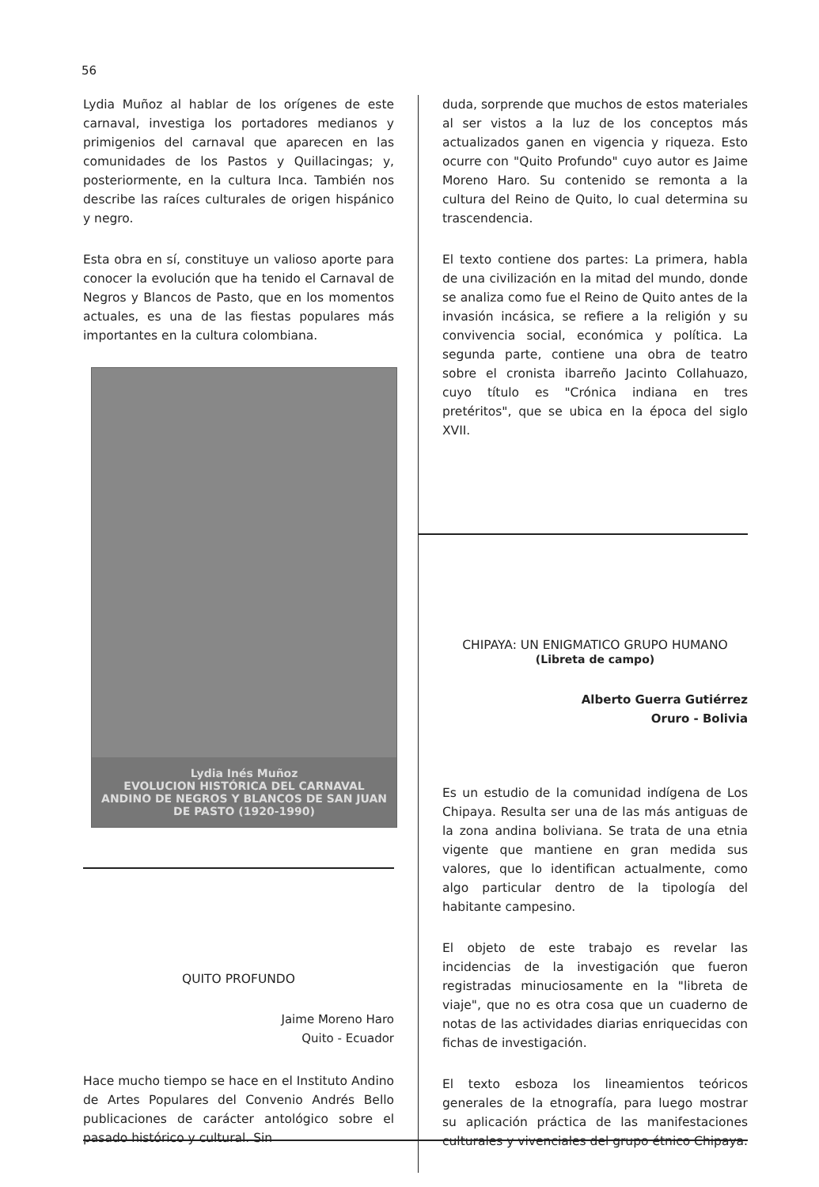56
Lydia Muñoz al hablar de los orígenes de este carnaval, investiga los portadores medianos y primigenios del carnaval que aparecen en las comunidades de los Pastos y Quillacingas; y, posteriormente, en la cultura Inca. También nos describe las raíces culturales de origen hispánico y negro.
Esta obra en sí, constituye un valioso aporte para conocer la evolución que ha tenido el Carnaval de Negros y Blancos de Pasto, que en los momentos actuales, es una de las fiestas populares más importantes en la cultura colombiana.
Lydia Inés Muñoz
EVOLUCION HISTÓRICA DEL CARNAVAL ANDINO DE NEGROS Y BLANCOS DE SAN JUAN DE PASTO (1920-1990)
QUITO PROFUNDO
Jaime Moreno Haro
Quito - Ecuador
Hace mucho tiempo se hace en el Instituto Andino de Artes Populares del Convenio Andrés Bello publicaciones de carácter antológico sobre el pasado histórico y cultural. Sin
duda, sorprende que muchos de estos materiales al ser vistos a la luz de los conceptos más actualizados ganen en vigencia y riqueza. Esto ocurre con "Quito Profundo" cuyo autor es Jaime Moreno Haro. Su contenido se remonta a la cultura del Reino de Quito, lo cual determina su trascendencia.
El texto contiene dos partes: La primera, habla de una civilización en la mitad del mundo, donde se analiza como fue el Reino de Quito antes de la invasión incásica, se refiere a la religión y su convivencia social, económica y política. La segunda parte, contiene una obra de teatro sobre el cronista ibarreño Jacinto Collahuazo, cuyo título es "Crónica indiana en tres pretéritos", que se ubica en la época del siglo XVII.
CHIPAYA: UN ENIGMATICO GRUPO HUMANO
(Libreta de campo)
Alberto Guerra Gutiérrez
Oruro - Bolivia
Es un estudio de la comunidad indígena de Los Chipaya. Resulta ser una de las más antiguas de la zona andina boliviana. Se trata de una etnia vigente que mantiene en gran medida sus valores, que lo identifican actualmente, como algo particular dentro de la tipología del habitante campesino.
El objeto de este trabajo es revelar las incidencias de la investigación que fueron registradas minuciosamente en la "libreta de viaje", que no es otra cosa que un cuaderno de notas de las actividades diarias enriquecidas con fichas de investigación.
El texto esboza los lineamientos teóricos generales de la etnografía, para luego mostrar su aplicación práctica de las manifestaciones culturales y vivenciales del grupo étnico Chipaya.